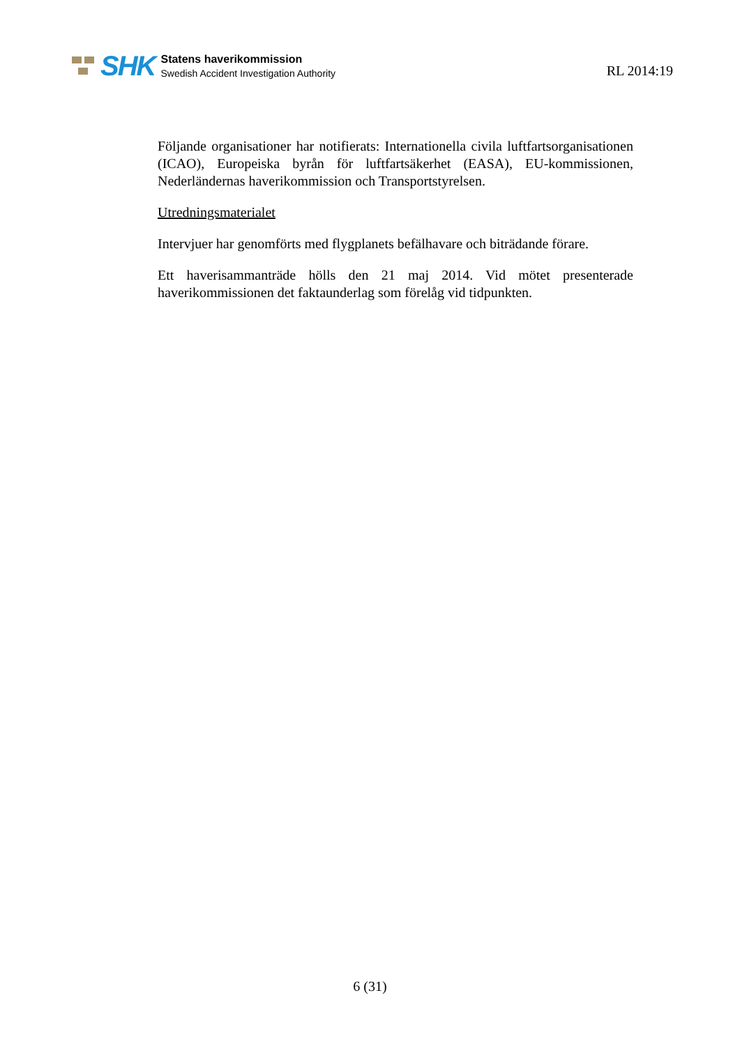SHK
Statens haverikommission
Swedish Accident Investigation Authority
RL 2014:19
Följande organisationer har notifierats: Internationella civila luftfartsorgani­sationen (ICAO), Europeiska byrån för luftfartsäkerhet (EASA), EU-kommissionen, Nederländernas haverikommission och Transportstyrelsen.
Utredningsmaterialet
Intervjuer har genomförts med flygplanets befälhavare och biträdande förare.
Ett haverisammanträde hölls den 21 maj 2014. Vid mötet presenterade haverikommissionen det faktaunderlag som förelåg vid tidpunkten.
6 (31)